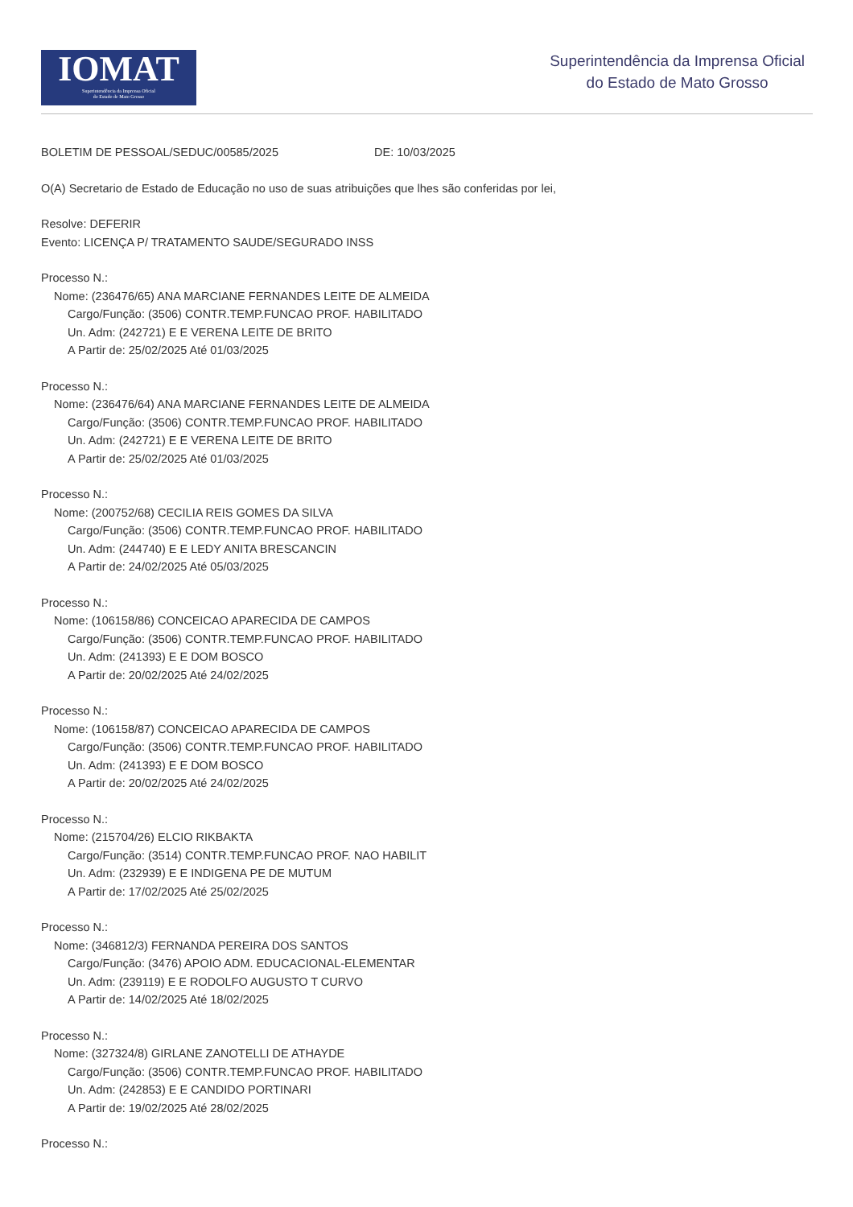IOMAT
Superintendência da Imprensa Oficial
do Estado de Mato Grosso
Superintendência da Imprensa Oficial
do Estado de Mato Grosso
BOLETIM DE PESSOAL/SEDUC/00585/2025 DE: 10/03/2025
O(A) Secretario de Estado de Educação no uso de suas atribuições que lhes são conferidas por lei,
Resolve: DEFERIR
Evento: LICENÇA P/ TRATAMENTO SAUDE/SEGURADO INSS
Processo N.:
Nome: (236476/65) ANA MARCIANE FERNANDES LEITE DE ALMEIDA
Cargo/Função: (3506) CONTR.TEMP.FUNCAO PROF. HABILITADO
Un. Adm: (242721) E E VERENA LEITE DE BRITO
A Partir de: 25/02/2025 Até 01/03/2025
Processo N.:
Nome: (236476/64) ANA MARCIANE FERNANDES LEITE DE ALMEIDA
Cargo/Função: (3506) CONTR.TEMP.FUNCAO PROF. HABILITADO
Un. Adm: (242721) E E VERENA LEITE DE BRITO
A Partir de: 25/02/2025 Até 01/03/2025
Processo N.:
Nome: (200752/68) CECILIA REIS GOMES DA SILVA
Cargo/Função: (3506) CONTR.TEMP.FUNCAO PROF. HABILITADO
Un. Adm: (244740) E E LEDY ANITA BRESCANCIN
A Partir de: 24/02/2025 Até 05/03/2025
Processo N.:
Nome: (106158/86) CONCEICAO APARECIDA DE CAMPOS
Cargo/Função: (3506) CONTR.TEMP.FUNCAO PROF. HABILITADO
Un. Adm: (241393) E E DOM BOSCO
A Partir de: 20/02/2025 Até 24/02/2025
Processo N.:
Nome: (106158/87) CONCEICAO APARECIDA DE CAMPOS
Cargo/Função: (3506) CONTR.TEMP.FUNCAO PROF. HABILITADO
Un. Adm: (241393) E E DOM BOSCO
A Partir de: 20/02/2025 Até 24/02/2025
Processo N.:
Nome: (215704/26) ELCIO RIKBAKTA
Cargo/Função: (3514) CONTR.TEMP.FUNCAO PROF. NAO HABILIT
Un. Adm: (232939) E E INDIGENA PE DE MUTUM
A Partir de: 17/02/2025 Até 25/02/2025
Processo N.:
Nome: (346812/3) FERNANDA PEREIRA DOS SANTOS
Cargo/Função: (3476) APOIO ADM. EDUCACIONAL-ELEMENTAR
Un. Adm: (239119) E E RODOLFO AUGUSTO T CURVO
A Partir de: 14/02/2025 Até 18/02/2025
Processo N.:
Nome: (327324/8) GIRLANE ZANOTELLI DE ATHAYDE
Cargo/Função: (3506) CONTR.TEMP.FUNCAO PROF. HABILITADO
Un. Adm: (242853) E E CANDIDO PORTINARI
A Partir de: 19/02/2025 Até 28/02/2025
Processo N.: